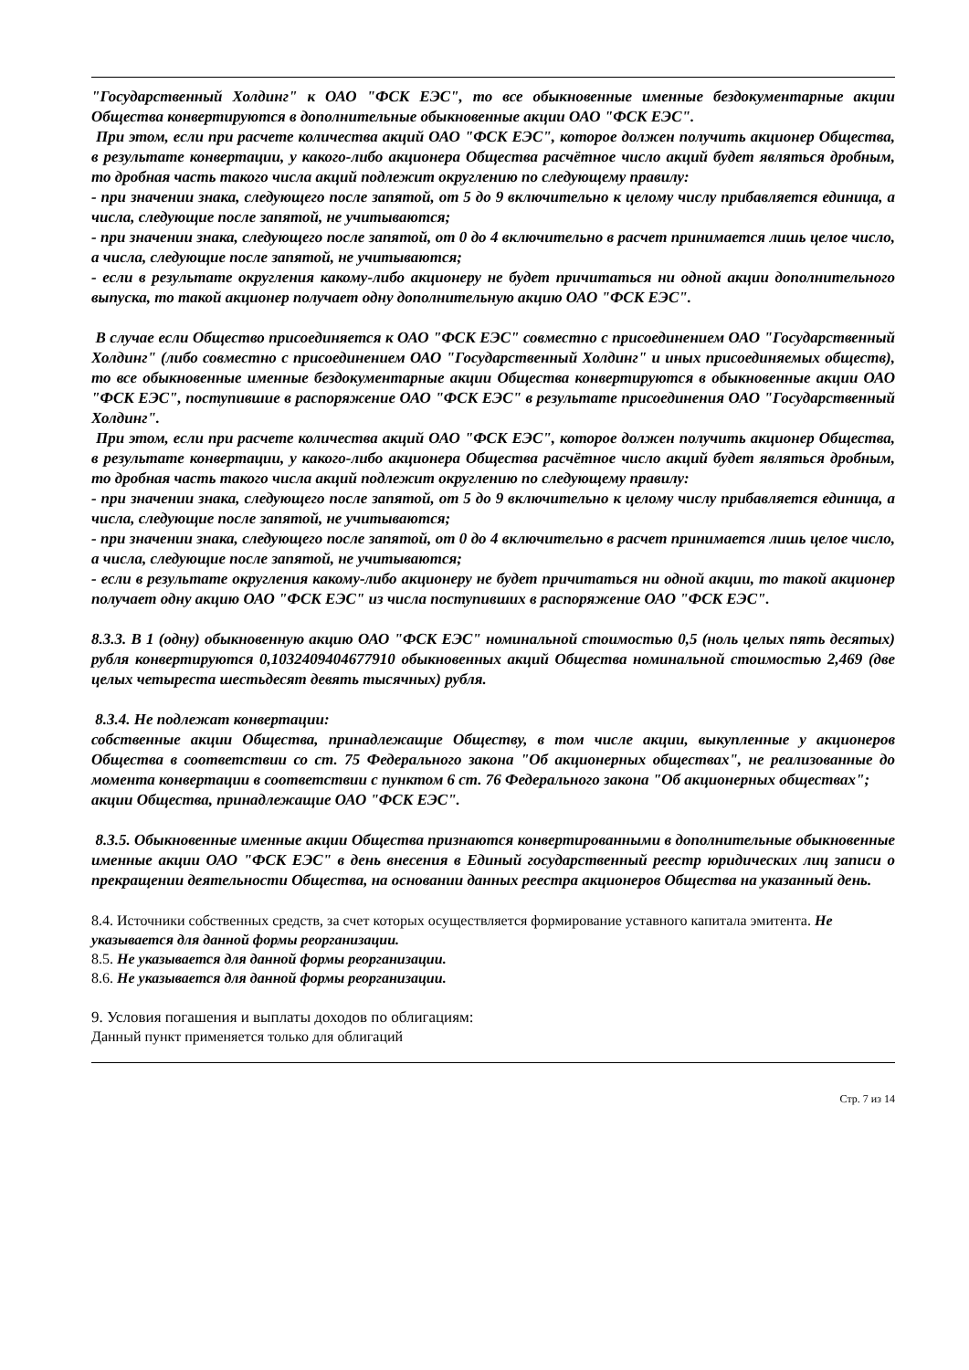"Государственный Холдинг" к ОАО "ФСК ЕЭС", то все обыкновенные именные бездокументарные акции Общества конвертируются в дополнительные обыкновенные акции ОАО "ФСК ЕЭС".
При этом, если при расчете количества акций ОАО "ФСК ЕЭС", которое должен получить акционер Общества, в результате конвертации, у какого-либо акционера Общества расчётное число акций будет являться дробным, то дробная часть такого числа акций подлежит округлению по следующему правилу:
- при значении знака, следующего после запятой, от 5 до 9 включительно к целому числу прибавляется единица, а числа, следующие после запятой, не учитываются;
- при значении знака, следующего после запятой, от 0 до 4 включительно в расчет принимается лишь целое число, а числа, следующие после запятой, не учитываются;
- если в результате округления какому-либо акционеру не будет причитаться ни одной акции дополнительного выпуска, то такой акционер получает одну дополнительную акцию ОАО "ФСК ЕЭС".
В случае если Общество присоединяется к ОАО "ФСК ЕЭС" совместно с присоединением ОАО "Государственный Холдинг" (либо совместно с присоединением ОАО "Государственный Холдинг" и иных присоединяемых обществ), то все обыкновенные именные бездокументарные акции Общества конвертируются в обыкновенные акции ОАО "ФСК ЕЭС", поступившие в распоряжение ОАО "ФСК ЕЭС" в результате присоединения ОАО "Государственный Холдинг".
При этом, если при расчете количества акций ОАО "ФСК ЕЭС", которое должен получить акционер Общества, в результате конвертации, у какого-либо акционера Общества расчётное число акций будет являться дробным, то дробная часть такого числа акций подлежит округлению по следующему правилу:
- при значении знака, следующего после запятой, от 5 до 9 включительно к целому числу прибавляется единица, а числа, следующие после запятой, не учитываются;
- при значении знака, следующего после запятой, от 0 до 4 включительно в расчет принимается лишь целое число, а числа, следующие после запятой, не учитываются;
- если в результате округления какому-либо акционеру не будет причитаться ни одной акции, то такой акционер получает одну акцию ОАО "ФСК ЕЭС" из числа поступивших в распоряжение ОАО "ФСК ЕЭС".
8.3.3. В 1 (одну) обыкновенную акцию ОАО "ФСК ЕЭС" номинальной стоимостью 0,5 (ноль целых пять десятых) рубля конвертируются 0,1032409404677910 обыкновенных акций Общества номинальной стоимостью 2,469 (две целых четыреста шестьдесят девять тысячных) рубля.
8.3.4. Не подлежат конвертации:
собственные акции Общества, принадлежащие Обществу, в том числе акции, выкупленные у акционеров Общества в соответствии со ст. 75 Федерального закона "Об акционерных обществах", не реализованные до момента конвертации в соответствии с пунктом 6 ст. 76 Федерального закона "Об акционерных обществах";
акции Общества, принадлежащие ОАО "ФСК ЕЭС".
8.3.5. Обыкновенные именные акции Общества признаются конвертированными в дополнительные обыкновенные именные акции ОАО "ФСК ЕЭС" в день внесения в Единый государственный реестр юридических лиц записи о прекращении деятельности Общества, на основании данных реестра акционеров Общества на указанный день.
8.4. Источники собственных средств, за счет которых осуществляется формирование уставного капитала эмитента. Не указывается для данной формы реорганизации.
8.5. Не указывается для данной формы реорганизации.
8.6. Не указывается для данной формы реорганизации.
9. Условия погашения и выплаты доходов по облигациям:
Данный пункт применяется только для облигаций
Стр. 7 из 14